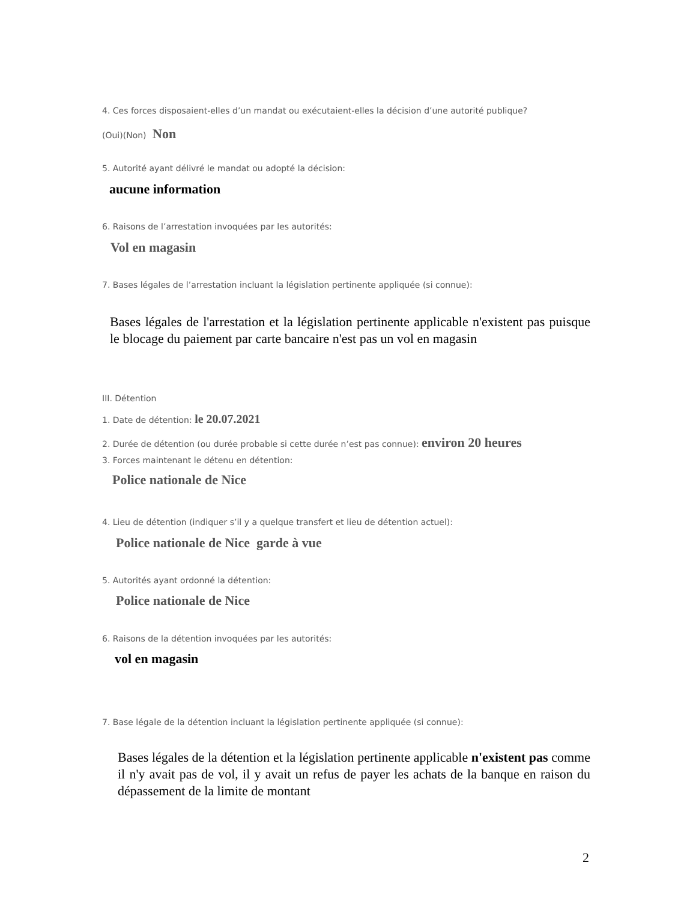4. Ces forces disposaient-elles d’un mandat ou exécutaient-elles la décision d’une autorité publique?
(Oui)(Non) Non
5. Autorité ayant délivré le mandat ou adopté la décision:
aucune information
6. Raisons de l’arrestation invoquées par les autorités:
Vol en magasin
7. Bases légales de l’arrestation incluant la législation pertinente appliquée (si connue):
Bases légales de l'arrestation et la législation pertinente applicable n'existent pas puisque le blocage du paiement par carte bancaire n'est pas un vol en magasin
III. Détention
1. Date de détention: le 20.07.2021
2. Durée de détention (ou durée probable si cette durée n’est pas connue): environ 20 heures
3. Forces maintenant le détenu en détention:
Police nationale de Nice
4. Lieu de détention (indiquer s’il y a quelque transfert et lieu de détention actuel):
Police nationale de Nice garde à vue
5. Autorités ayant ordonné la détention:
Police nationale de Nice
6. Raisons de la détention invoquées par les autorités:
vol en magasin
7. Base légale de la détention incluant la législation pertinente appliquée (si connue):
Bases légales de la détention et la législation pertinente applicable n'existent pas comme il n'y avait pas de vol, il y avait un refus de payer les achats de la banque en raison du dépassement de la limite de montant
2